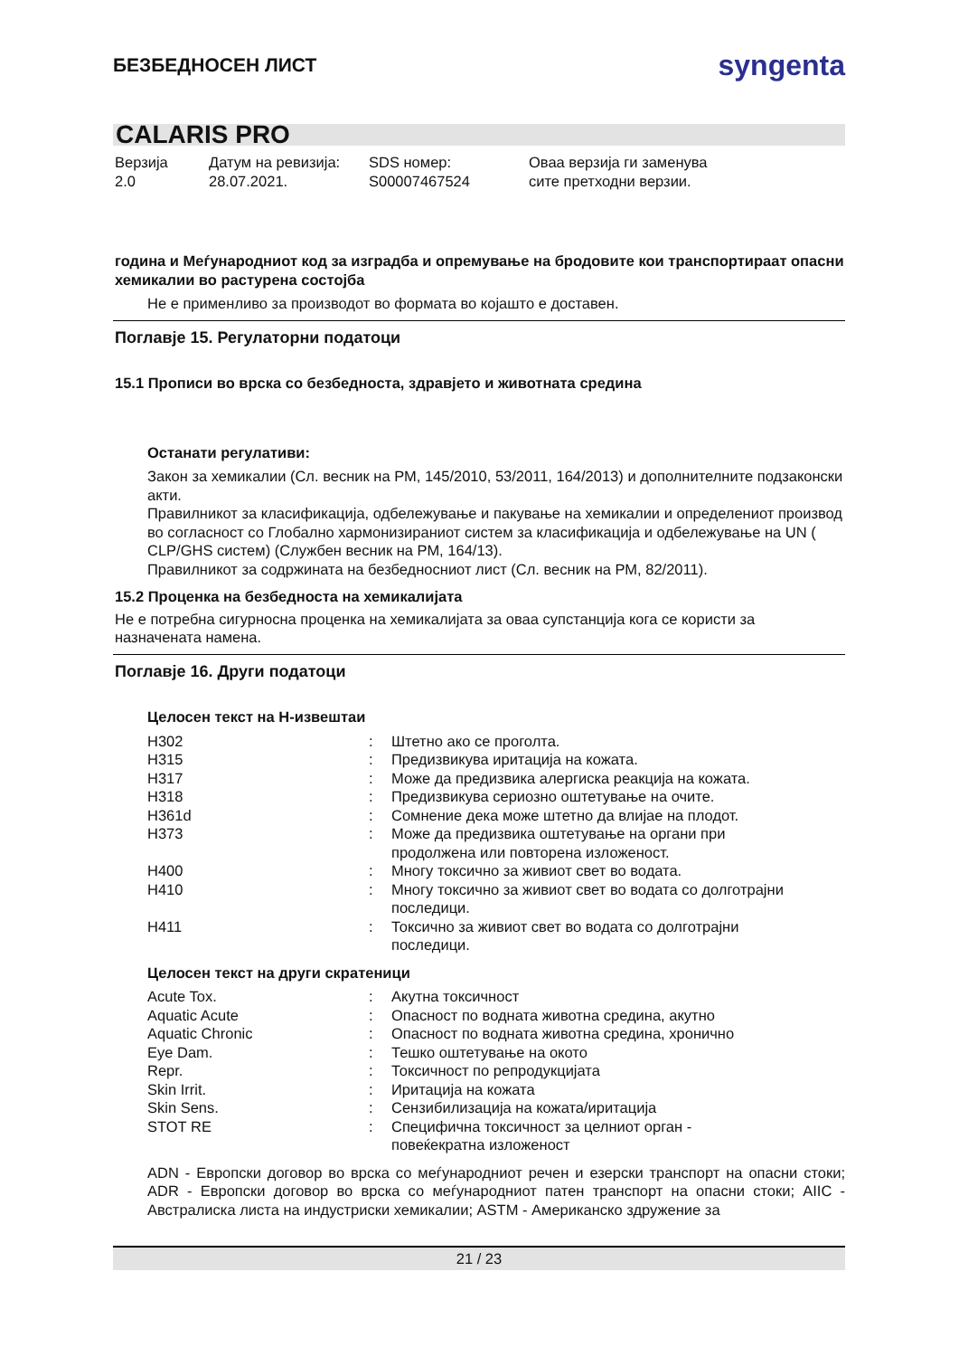БЕЗБЕДНОСЕН ЛИСТ
syngenta
CALARIS PRO
Верзија
2.0
Датум на ревизија:
28.07.2021.
SDS номер:
S00007467524
Оваа верзија ги заменува
сите претходни верзии.
година и Меѓународниот код за изградба и опремување на бродовите кои транспортираат опасни хемикалии во растурена состојба
Не е применливо за производот во формата во којашто е доставен.
Поглавје 15. Регулаторни податоци
15.1 Прописи во врска со безбедноста, здравјето и животната средина
Останати регулативи:
Закон за хемикалии (Сл. весник на РМ, 145/2010, 53/2011, 164/2013) и дополнителните подзаконски акти.
Правилникот за класификација, одбележување и пакување на хемикалии и определениот производ во согласност со Глобално хармонизираниот систем за класификација и одбележување на UN ( CLP/GHS систем) (Службен весник на РМ, 164/13).
Правилникот за содржината на безбедносниот лист (Сл. весник на РМ, 82/2011).
15.2 Проценка на безбедноста на хемикалијата
Не е потребна сигурносна проценка на хемикалијата за оваа супстанција кога се користи за назначената намена.
Поглавје 16. Други податоци
Целосен текст на H-извештаи
| H302 | : | Штетно ако се проголта. |
| H315 | : | Предизвикува иритација на кожата. |
| H317 | : | Може да предизвика алергиска реакција на кожата. |
| H318 | : | Предизвикува сериозно оштетување на очите. |
| H361d | : | Сомнение дека може штетно да влијае на плодот. |
| H373 | : | Може да предизвика оштетување на органи при продолжена или повторена изложеност. |
| H400 | : | Многу токсично за живиот свет во водата. |
| H410 | : | Многу токсично за живиот свет во водата со долготрајни последици. |
| H411 | : | Токсично за живиот свет во водата со долготрајни последици. |
Целосен текст на други скратеници
| Acute Tox. | : | Акутна токсичност |
| Aquatic Acute | : | Опасност по водната животна средина, акутно |
| Aquatic Chronic | : | Опасност по водната животна средина, хронично |
| Eye Dam. | : | Тешко оштетување на окото |
| Repr. | : | Токсичност по репродукцијата |
| Skin Irrit. | : | Иритација на кожата |
| Skin Sens. | : | Сензибилизација на кожата/иритација |
| STOT RE | : | Специфична токсичност за целниот орган - повеќекратна изложеност |
ADN - Европски договор во врска со меѓународниот речен и езерски транспорт на опасни стоки; ADR - Европски договор во врска со меѓународниот патен транспорт на опасни стоки; AIIC - Австралиска листа на индустриски хемикалии; ASTM - Американско здружение за
21 / 23